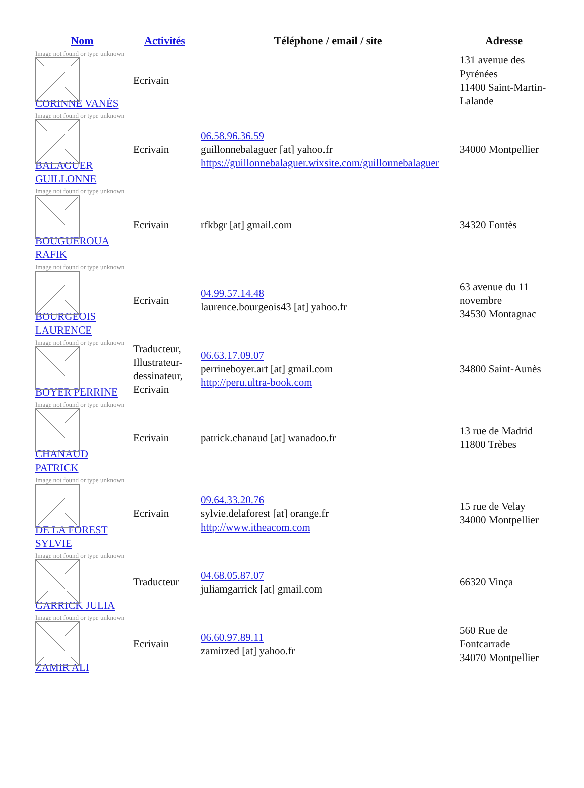| Nom | Activités | Téléphone / email / site | Adresse |
| --- | --- | --- | --- |
| Image not found or type unknown CORINNE VANÈS | Ecrivain | | 131 avenue des Pyrénées 11400 Saint-Martin-Lalande |
| Image not found or type unknown BALAGUER GUILLONNE | Ecrivain | 06.58.96.36.59 guillonnebalaguer [at] yahoo.fr https://guillonnebalaguer.wixsite.com/guillonnebalaguer | 34000 Montpellier |
| Image not found or type unknown BOUGUEROUA RAFIK | Ecrivain | rfkbgr [at] gmail.com | 34320 Fontès |
| Image not found or type unknown BOURGEOIS LAURENCE | Ecrivain | 04.99.57.14.48 laurence.bourgeois43 [at] yahoo.fr | 63 avenue du 11 novembre 34530 Montagnac |
| Image not found or type unknown BOYER PERRINE | Traducteur, Illustrateur-dessinateur, Ecrivain | 06.63.17.09.07 perrineboyer.art [at] gmail.com http://peru.ultra-book.com | 34800 Saint-Aunès |
| Image not found or type unknown CHANAUD PATRICK | Ecrivain | patrick.chanaud [at] wanadoo.fr | 13 rue de Madrid 11800 Trèbes |
| Image not found or type unknown DE LA FOREST SYLVIE | Ecrivain | 09.64.33.20.76 sylvie.delaforest [at] orange.fr http://www.itheacom.com | 15 rue de Velay 34000 Montpellier |
| Image not found or type unknown GARRICK JULIA | Traducteur | 04.68.05.87.07 juliamgarrick [at] gmail.com | 66320 Vinça |
| Image not found or type unknown ZAMIR ALI | Ecrivain | 06.60.97.89.11 zamirzed [at] yahoo.fr | 560 Rue de Fontcarrade 34070 Montpellier |